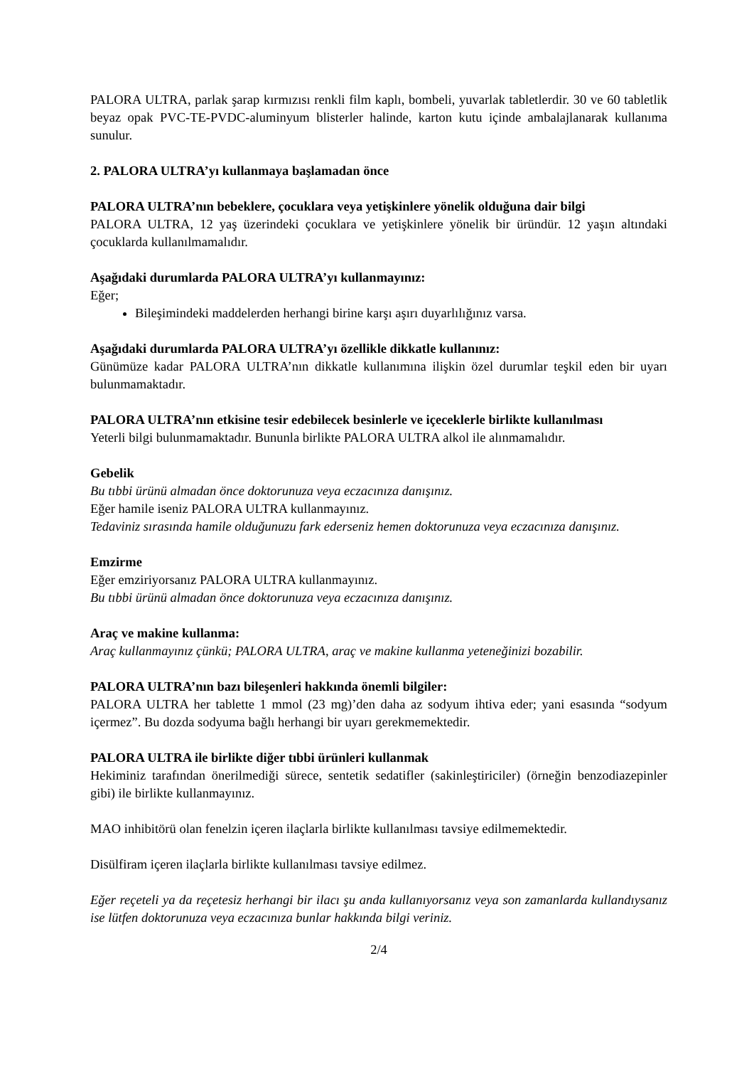PALORA ULTRA, parlak şarap kırmızısı renkli film kaplı, bombeli, yuvarlak tabletlerdir. 30 ve 60 tabletlik beyaz opak PVC-TE-PVDC-aluminyum blisterler halinde, karton kutu içinde ambalajlanarak kullanıma sunulur.
2. PALORA ULTRA’yı kullanmaya başlamadan önce
PALORA ULTRA’nın bebeklere, çocuklara veya yetişkinlere yönelik olduğuna dair bilgi
PALORA ULTRA, 12 yaş üzerindeki çocuklara ve yetişkinlere yönelik bir üründür. 12 yaşın altındaki çocuklarda kullanılmamalıdır.
Aşağıdaki durumlarda PALORA ULTRA’yı kullanmayınız:
Eğer;
Bileşimindeki maddelerden herhangi birine karşı aşırı duyarlılığınız varsa.
Aşağıdaki durumlarda PALORA ULTRA’yı özellikle dikkatle kullanınız:
Günümüze kadar PALORA ULTRA’nın dikkatle kullanımına ilişkin özel durumlar teşkil eden bir uyarı bulunmamaktadır.
PALORA ULTRA’nın etkisine tesir edebilecek besinlerle ve içeceklerle birlikte kullanılması
Yeterli bilgi bulunmamaktadır. Bununla birlikte PALORA ULTRA alkol ile alınmamalıdır.
Gebelik
Bu tıbbi ürünü almadan önce doktorunuza veya eczacınıza danışınız.
Eğer hamile iseniz PALORA ULTRA kullanmayınız.
Tedaviniz sırasında hamile olduğunuzu fark ederseniz hemen doktorunuza veya eczacınıza danışınız.
Emzirme
Eğer emziriyorsanız PALORA ULTRA kullanmayınız.
Bu tıbbi ürünü almadan önce doktorunuza veya eczacınıza danışınız.
Araç ve makine kullanma:
Araç kullanmayınız çünkü; PALORA ULTRA, araç ve makine kullanma yeteneğinizi bozabilir.
PALORA ULTRA’nın bazı bileşenleri hakkında önemli bilgiler:
PALORA ULTRA her tablette 1 mmol (23 mg)’den daha az sodyum ihtiva eder; yani esasında “sodyum içermez”. Bu dozda sodyuma bağlı herhangi bir uyarı gerekmemektedir.
PALORA ULTRA ile birlikte diğer tıbbi ürünleri kullanmak
Hekiminiz tarafından önerilmediği sürece, sentetik sedatifler (sakinleştiriciler) (örneğin benzodiazepinler gibi) ile birlikte kullanmayınız.
MAO inhibitörü olan fenelzin içeren ilaçlarla birlikte kullanılması tavsiye edilmemektedir.
Disülfiram içeren ilaçlarla birlikte kullanılması tavsiye edilmez.
Eğer reçeteli ya da reçetesiz herhangi bir ilacı şu anda kullanıyorsanız veya son zamanlarda kullandıysanız ise lütfen doktorunuza veya eczacınıza bunlar hakkında bilgi veriniz.
2/4